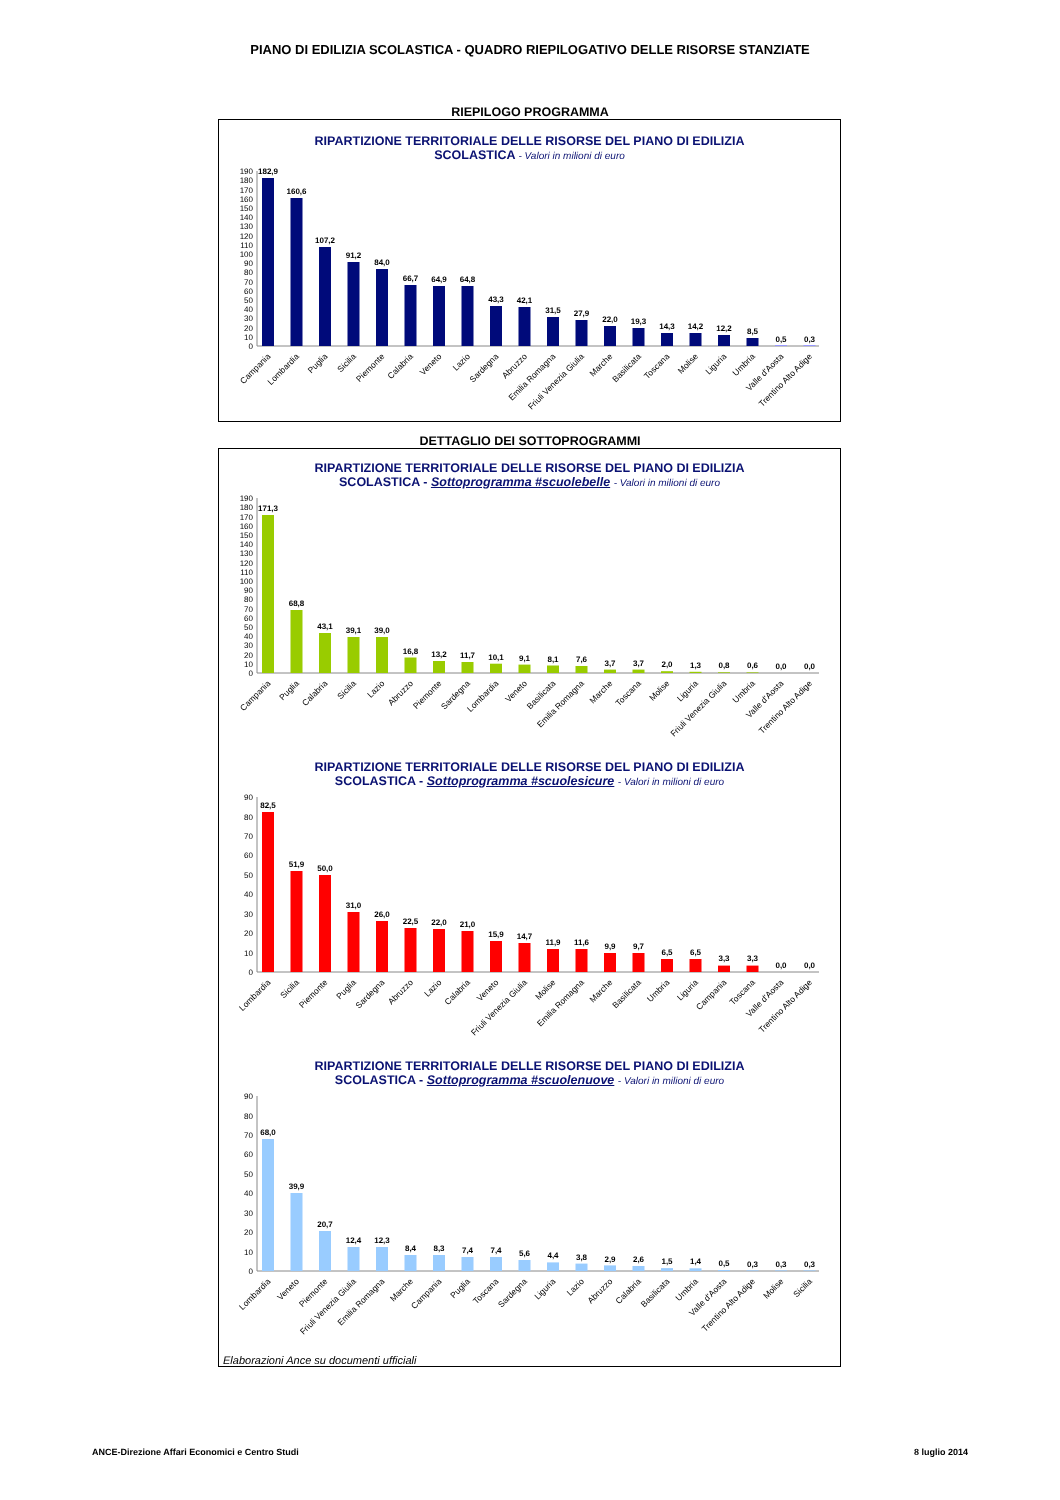PIANO DI EDILIZIA SCOLASTICA - QUADRO RIEPILOGATIVO DELLE RISORSE STANZIATE
RIEPILOGO PROGRAMMA
RIPARTIZIONE TERRITORIALE DELLE RISORSE DEL PIANO DI EDILIZIA
SCOLASTICA - Valori in milioni di euro
0
10
20
30
40
50
60
70
80
90
100
110
120
130
140
150
160
170
180
190
182,9
160,6
107,2
91,2
84,0
66,7
64,9
64,8
43,3
42,1
31,5
27,9
22,0
19,3
14,3
14,2
12,2
8,5
0,5
0,3
Campania
Lombardia
Puglia
Sicilia
Piemonte
Calabria
Veneto
Lazio
Sardegna
Abruzzo
Emilia Romagna
Friuli Venezia Giulia
Marche
Basilicata
Toscana
Molise
Liguria
Umbria
Valle d'Aosta
Trentino Alto Adige
DETTAGLIO DEI SOTTOPROGRAMMI
RIPARTIZIONE TERRITORIALE DELLE RISORSE DEL PIANO DI EDILIZIA
SCOLASTICA - Sottoprogramma #scuolebelle - Valori in milioni di euro
0
10
20
30
40
50
60
70
80
90
100
110
120
130
140
150
160
170
180
190
171,3
68,8
43,1
39,1
39,0
16,8
13,2
11,7
10,1
9,1
8,1
7,6
3,7
3,7
2,0
1,3
0,8
0,6
0,0
0,0
Campania
Puglia
Calabria
Sicilia
Lazio
Abruzzo
Piemonte
Sardegna
Lombardia
Veneto
Basilicata
Emilia Romagna
Marche
Toscana
Molise
Liguria
Friuli Venezia Giulia
Umbria
Valle d'Aosta
Trentino Alto Adige
RIPARTIZIONE TERRITORIALE DELLE RISORSE DEL PIANO DI EDILIZIA
SCOLASTICA - Sottoprogramma #scuolesicure - Valori in milioni di euro
0
10
20
30
40
50
60
70
80
90
82,5
51,9
50,0
31,0
26,0
22,5
22,0
21,0
15,9
14,7
11,9
11,6
9,9
9,7
6,5
6,5
3,3
3,3
0,0
0,0
Lombardia
Sicilia
Piemonte
Puglia
Sardegna
Abruzzo
Lazio
Calabria
Veneto
Friuli Venezia Giulia
Molise
Emilia Romagna
Marche
Basilicata
Umbria
Liguria
Campania
Toscana
Valle d'Aosta
Trentino Alto Adige
RIPARTIZIONE TERRITORIALE DELLE RISORSE DEL PIANO DI EDILIZIA
SCOLASTICA - Sottoprogramma #scuolenuove - Valori in milioni di euro
0
10
20
30
40
50
60
70
80
90
68,0
39,9
20,7
12,4
12,3
8,4
8,3
7,4
7,4
5,6
4,4
3,8
2,9
2,6
1,5
1,4
0,5
0,3
0,3
0,3
Lombardia
Veneto
Piemonte
Friuli Venezia Giulia
Emilia Romagna
Marche
Campania
Puglia
Toscana
Sardegna
Liguria
Lazio
Abruzzo
Calabria
Basilicata
Umbria
Valle d'Aosta
Trentino Alto Adige
Molise
Sicilia
Elaborazioni Ance su documenti ufficiali
ANCE-Direzione Affari Economici e Centro Studi 8 luglio 2014